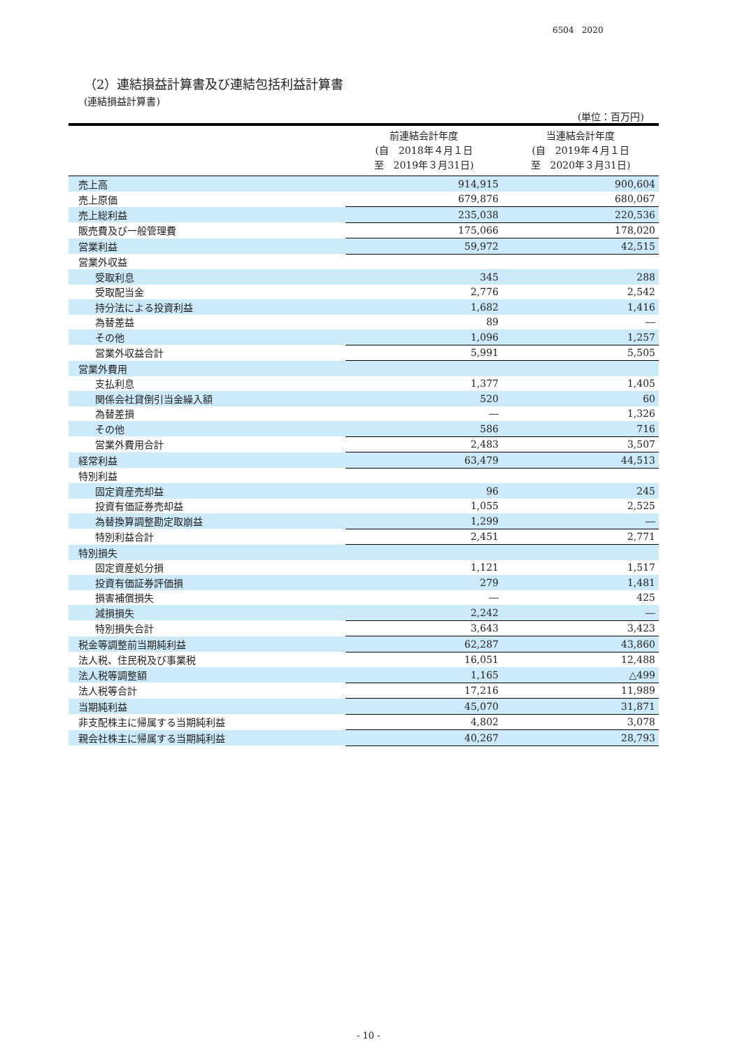6504 2020
（2）連結損益計算書及び連結包括利益計算書
(連結損益計算書)
(単位：百万円)
| | 前連結会計年度 (自 2018年４月１日 至 2019年３月31日) | 当連結会計年度 (自 2019年４月１日 至 2020年３月31日) |
| --- | --- | --- |
| 売上高 | 914,915 | 900,604 |
| 売上原価 | 679,876 | 680,067 |
| 売上総利益 | 235,038 | 220,536 |
| 販売費及び一般管理費 | 175,066 | 178,020 |
| 営業利益 | 59,972 | 42,515 |
| 営業外収益 | | |
| 受取利息 | 345 | 288 |
| 受取配当金 | 2,776 | 2,542 |
| 持分法による投資利益 | 1,682 | 1,416 |
| 為替差益 | 89 | ― |
| その他 | 1,096 | 1,257 |
| 営業外収益合計 | 5,991 | 5,505 |
| 営業外費用 | | |
| 支払利息 | 1,377 | 1,405 |
| 関係会社貸倒引当金繰入額 | 520 | 60 |
| 為替差損 | ― | 1,326 |
| その他 | 586 | 716 |
| 営業外費用合計 | 2,483 | 3,507 |
| 経常利益 | 63,479 | 44,513 |
| 特別利益 | | |
| 固定資産売却益 | 96 | 245 |
| 投資有価証券売却益 | 1,055 | 2,525 |
| 為替換算調整勘定取崩益 | 1,299 | ― |
| 特別利益合計 | 2,451 | 2,771 |
| 特別損失 | | |
| 固定資産処分損 | 1,121 | 1,517 |
| 投資有価証券評価損 | 279 | 1,481 |
| 損害補償損失 | ― | 425 |
| 減損損失 | 2,242 | ― |
| 特別損失合計 | 3,643 | 3,423 |
| 税金等調整前当期純利益 | 62,287 | 43,860 |
| 法人税、住民税及び事業税 | 16,051 | 12,488 |
| 法人税等調整額 | 1,165 | △499 |
| 法人税等合計 | 17,216 | 11,989 |
| 当期純利益 | 45,070 | 31,871 |
| 非支配株主に帰属する当期純利益 | 4,802 | 3,078 |
| 親会社株主に帰属する当期純利益 | 40,267 | 28,793 |
- 10 -